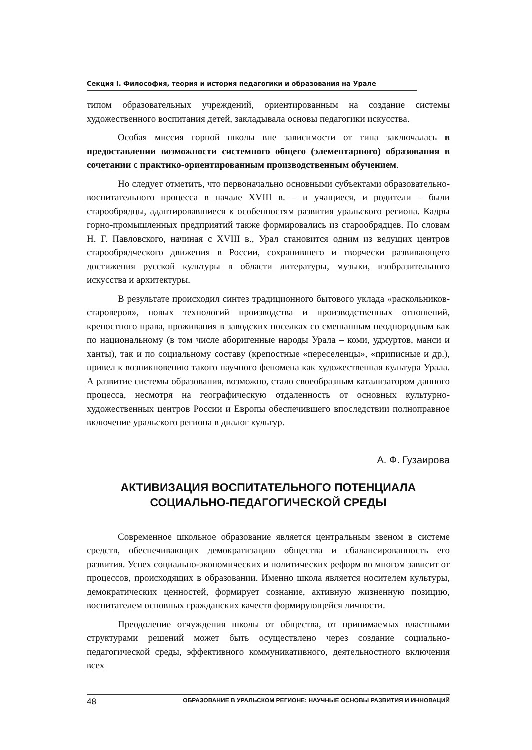Секция I. Философия, теория и история педагогики и образования на Урале
типом образовательных учреждений, ориентированным на создание системы художественного воспитания детей, закладывала основы педагогики искусства.
Особая миссия горной школы вне зависимости от типа заключалась в предоставлении возможности системного общего (элементарного) образования в сочетании с практико-ориентированным производственным обучением.
Но следует отметить, что первоначально основными субъектами образовательно-воспитательного процесса в начале XVIII в. – и учащиеся, и родители – были старообрядцы, адаптировавшиеся к особенностям развития уральского региона. Кадры горно-промышленных предприятий также формировались из старообрядцев. По словам Н. Г. Павловского, начиная с XVIII в., Урал становится одним из ведущих центров старообрядческого движения в России, сохранившего и творчески развивающего достижения русской культуры в области литературы, музыки, изобразительного искусства и архитектуры.
В результате происходил синтез традиционного бытового уклада «раскольников-староверов», новых технологий производства и производственных отношений, крепостного права, проживания в заводских поселках со смешанным неоднородным как по национальному (в том числе аборигенные народы Урала – коми, удмуртов, манси и ханты), так и по социальному составу (крепостные «переселенцы», «приписные и др.), привел к возникновению такого научного феномена как художественная культура Урала. А развитие системы образования, возможно, стало своеобразным катализатором данного процесса, несмотря на географическую отдаленность от основных культурно-художественных центров России и Европы обеспечившего впоследствии полноправное включение уральского региона в диалог культур.
А. Ф. Гузаирова
АКТИВИЗАЦИЯ ВОСПИТАТЕЛЬНОГО ПОТЕНЦИАЛА СОЦИАЛЬНО-ПЕДАГОГИЧЕСКОЙ СРЕДЫ
Современное школьное образование является центральным звеном в системе средств, обеспечивающих демократизацию общества и сбалансированность его развития. Успех социально-экономических и политических реформ во многом зависит от процессов, происходящих в образовании. Именно школа является носителем культуры, демократических ценностей, формирует сознание, активную жизненную позицию, воспитателем основных гражданских качеств формирующейся личности.
Преодоление отчуждения школы от общества, от принимаемых властными структурами решений может быть осуществлено через создание социально-педагогической среды, эффективного коммуникативного, деятельностного включения всех
48 ОБРАЗОВАНИЕ В УРАЛЬСКОМ РЕГИОНЕ: НАУЧНЫЕ ОСНОВЫ РАЗВИТИЯ И ИННОВАЦИЙ